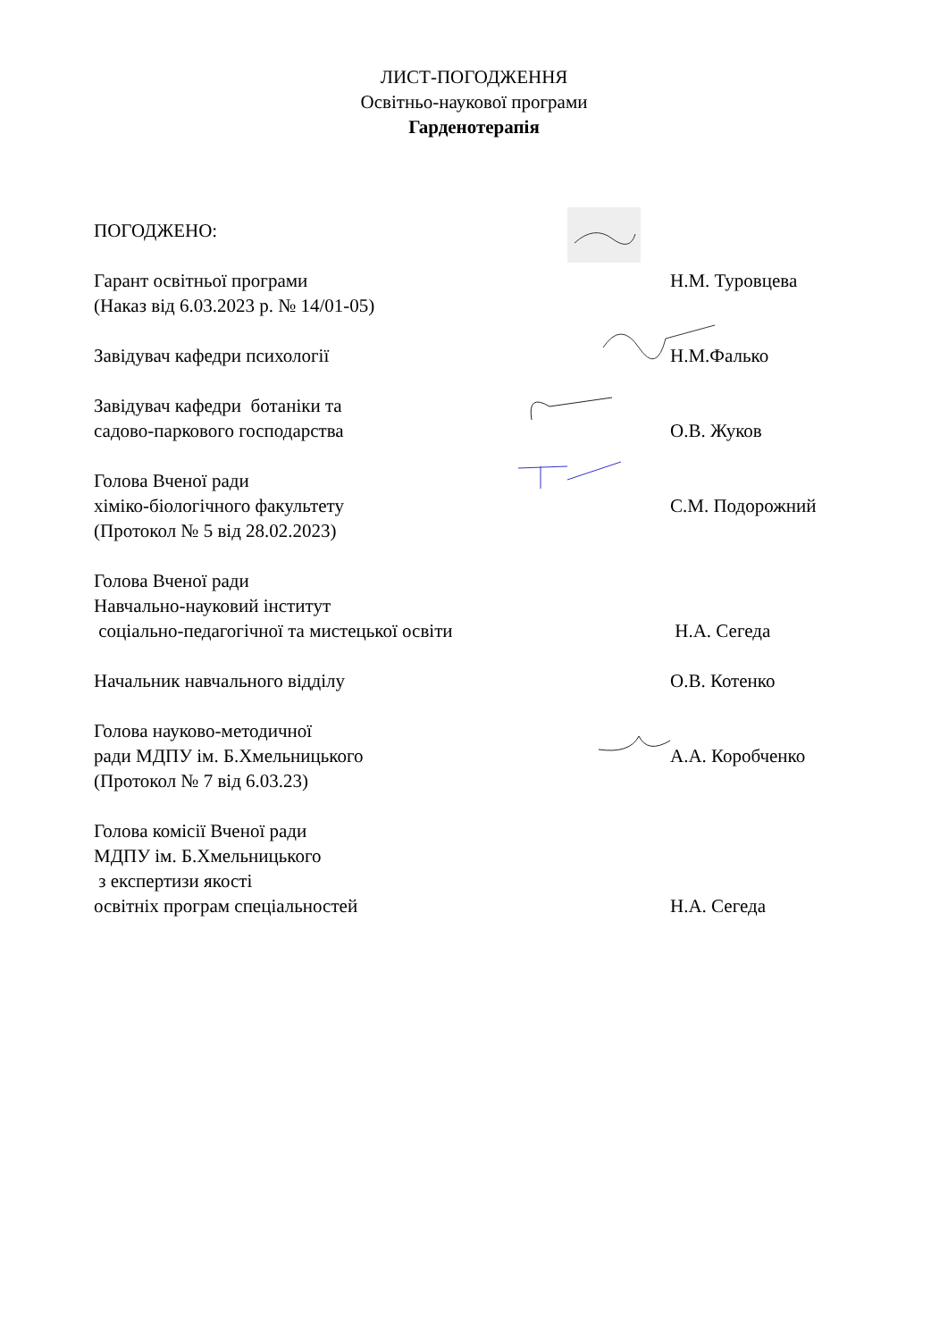ЛИСТ-ПОГОДЖЕННЯ
Освітньо-наукової програми
Гарденотерапія
ПОГОДЖЕНО:
Гарант освітньої програми
(Наказ від 6.03.2023 р. № 14/01-05)
Н.М. Туровцева
Завідувач кафедри психології Н.М.Фалько
Завідувач кафедри ботаніки та
садово-паркового господарства
О.В. Жуков
Голова Вченої ради
хіміко-біологічного факультету
(Протокол № 5 від 28.02.2023)
С.М. Подорожний
Голова Вченої ради
Навчально-науковий інститут
соціально-педагогічної та мистецької освіти
Н.А. Сегеда
Начальник навчального відділу О.В. Котенко
Голова науково-методичної
ради МДПУ ім. Б.Хмельницького
(Протокол № 7 від 6.03.23)
А.А. Коробченко
Голова комісії Вченої ради
МДПУ ім. Б.Хмельницького
з експертизи якості
освітніх програм спеціальностей
Н.А. Сегеда